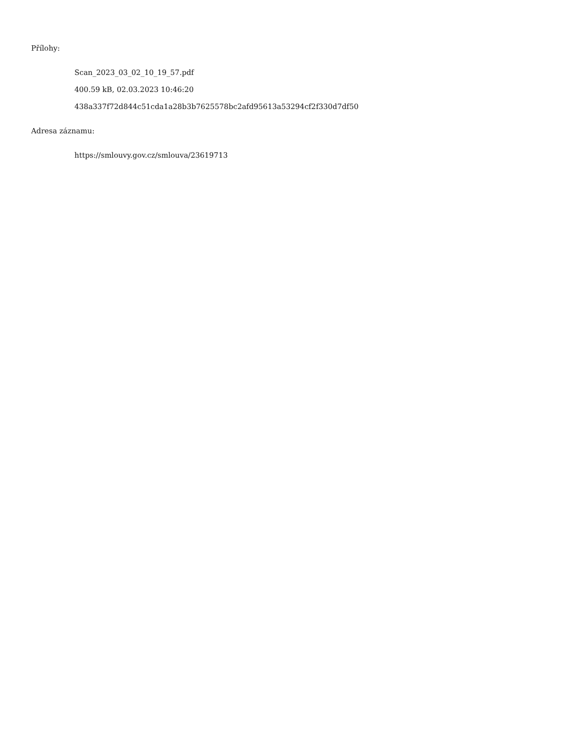Přílohy:
Scan_2023_03_02_10_19_57.pdf
400.59 kB, 02.03.2023 10:46:20
438a337f72d844c51cda1a28b3b7625578bc2afd95613a53294cf2f330d7df50
Adresa záznamu:
https://smlouvy.gov.cz/smlouva/23619713